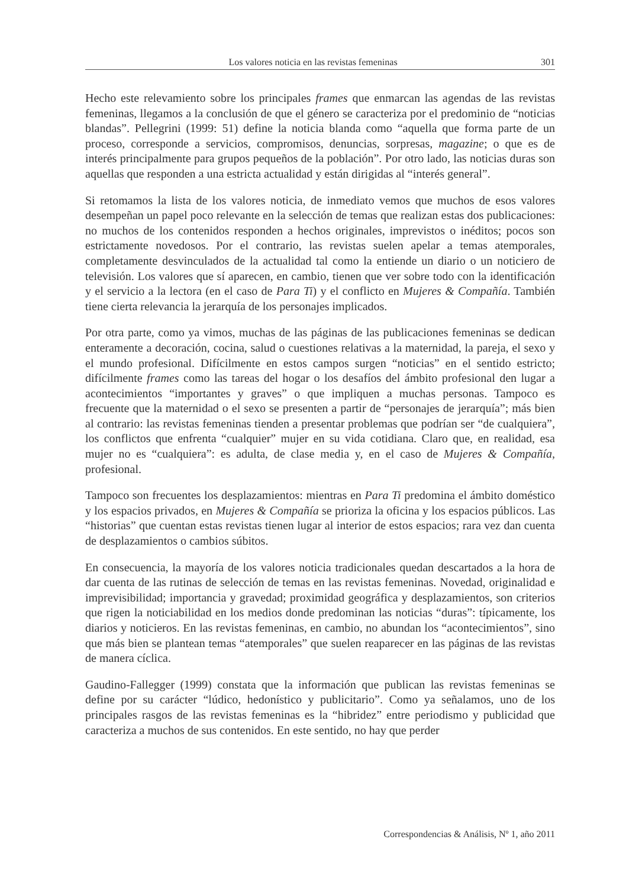Los valores noticia en las revistas femeninas 301
Hecho este relevamiento sobre los principales frames que enmarcan las agendas de las revistas femeninas, llegamos a la conclusión de que el género se caracteriza por el predominio de “noticias blandas”. Pellegrini (1999: 51) define la noticia blanda como “aquella que forma parte de un proceso, corresponde a servicios, compromisos, denuncias, sorpresas, magazine; o que es de interés principalmente para grupos pequeños de la población”. Por otro lado, las noticias duras son aquellas que responden a una estricta actualidad y están dirigidas al “interés general”.
Si retomamos la lista de los valores noticia, de inmediato vemos que muchos de esos valores desempeñan un papel poco relevante en la selección de temas que realizan estas dos publicaciones: no muchos de los contenidos responden a hechos originales, imprevistos o inéditos; pocos son estrictamente novedosos. Por el contrario, las revistas suelen apelar a temas atemporales, completamente desvinculados de la actualidad tal como la entiende un diario o un noticiero de televisión. Los valores que sí aparecen, en cambio, tienen que ver sobre todo con la identificación y el servicio a la lectora (en el caso de Para Ti) y el conflicto en Mujeres & Compañía. También tiene cierta relevancia la jerarquía de los personajes implicados.
Por otra parte, como ya vimos, muchas de las páginas de las publicaciones femeninas se dedican enteramente a decoración, cocina, salud o cuestiones relativas a la maternidad, la pareja, el sexo y el mundo profesional. Difícilmente en estos campos surgen “noticias” en el sentido estricto; difícilmente frames como las tareas del hogar o los desafíos del ámbito profesional den lugar a acontecimientos “importantes y graves” o que impliquen a muchas personas. Tampoco es frecuente que la maternidad o el sexo se presenten a partir de “personajes de jerarquía”; más bien al contrario: las revistas femeninas tienden a presentar problemas que podrían ser “de cualquiera”, los conflictos que enfrenta “cualquier” mujer en su vida cotidiana. Claro que, en realidad, esa mujer no es “cualquiera”: es adulta, de clase media y, en el caso de Mujeres & Compañía, profesional.
Tampoco son frecuentes los desplazamientos: mientras en Para Ti predomina el ámbito doméstico y los espacios privados, en Mujeres & Compañía se prioriza la oficina y los espacios públicos. Las “historias” que cuentan estas revistas tienen lugar al interior de estos espacios; rara vez dan cuenta de desplazamientos o cambios súbitos.
En consecuencia, la mayoría de los valores noticia tradicionales quedan descartados a la hora de dar cuenta de las rutinas de selección de temas en las revistas femeninas. Novedad, originalidad e imprevisibilidad; importancia y gravedad; proximidad geográfica y desplazamientos, son criterios que rigen la noticiabilidad en los medios donde predominan las noticias “duras”: típicamente, los diarios y noticieros. En las revistas femeninas, en cambio, no abundan los “acontecimientos”, sino que más bien se plantean temas “atemporales” que suelen reaparecer en las páginas de las revistas de manera cíclica.
Gaudino-Fallegger (1999) constata que la información que publican las revistas femeninas se define por su carácter “lúdico, hedonístico y publicitario”. Como ya señalamos, uno de los principales rasgos de las revistas femeninas es la “hibridez” entre periodismo y publicidad que caracteriza a muchos de sus contenidos. En este sentido, no hay que perder
Correspondencias & Análisis, Nº 1, año 2011